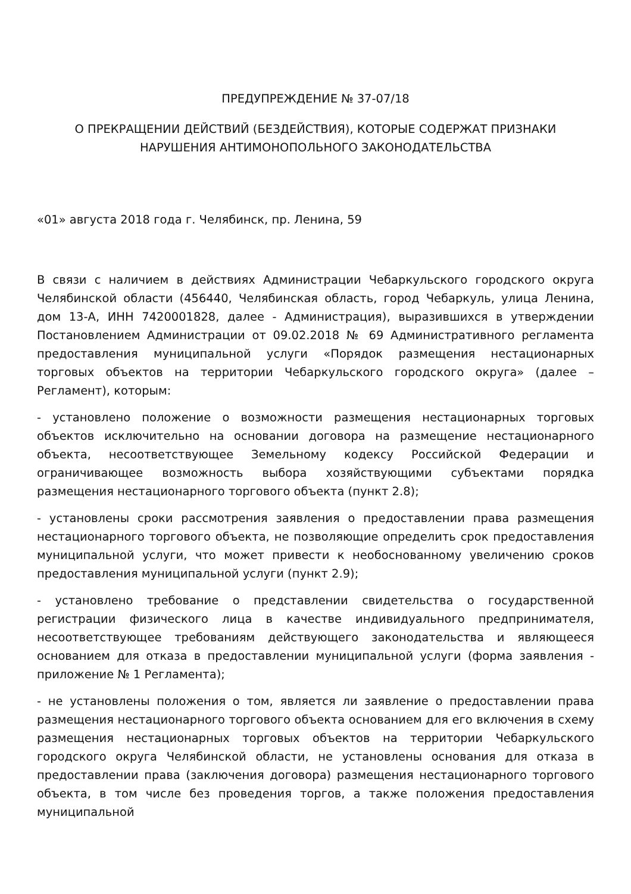ПРЕДУПРЕЖДЕНИЕ № 37-07/18
О ПРЕКРАЩЕНИИ ДЕЙСТВИЙ (БЕЗДЕЙСТВИЯ), КОТОРЫЕ СОДЕРЖАТ ПРИЗНАКИ НАРУШЕНИЯ АНТИМОНОПОЛЬНОГО ЗАКОНОДАТЕЛЬСТВА
«01» августа 2018 года г. Челябинск, пр. Ленина, 59
В связи с наличием в действиях Администрации Чебаркульского городского округа Челябинской области (456440, Челябинская область, город Чебаркуль, улица Ленина, дом 13-А, ИНН 7420001828, далее - Администрация), выразившихся в утверждении Постановлением Администрации от 09.02.2018 № 69 Административного регламента предоставления муниципальной услуги «Порядок размещения нестационарных торговых объектов на территории Чебаркульского городского округа» (далее – Регламент), которым:
- установлено положение о возможности размещения нестационарных торговых объектов исключительно на основании договора на размещение нестационарного объекта, несоответствующее Земельному кодексу Российской Федерации и ограничивающее возможность выбора хозяйствующими субъектами порядка размещения нестационарного торгового объекта (пункт 2.8);
- установлены сроки рассмотрения заявления о предоставлении права размещения нестационарного торгового объекта, не позволяющие определить срок предоставления муниципальной услуги, что может привести к необоснованному увеличению сроков предоставления муниципальной услуги (пункт 2.9);
- установлено требование о представлении свидетельства о государственной регистрации физического лица в качестве индивидуального предпринимателя, несоответствующее требованиям действующего законодательства и являющееся основанием для отказа в предоставлении муниципальной услуги (форма заявления - приложение № 1 Регламента);
- не установлены положения о том, является ли заявление о предоставлении права размещения нестационарного торгового объекта основанием для его включения в схему размещения нестационарных торговых объектов на территории Чебаркульского городского округа Челябинской области, не установлены основания для отказа в предоставлении права (заключения договора) размещения нестационарного торгового объекта, в том числе без проведения торгов, а также положения предоставления муниципальной